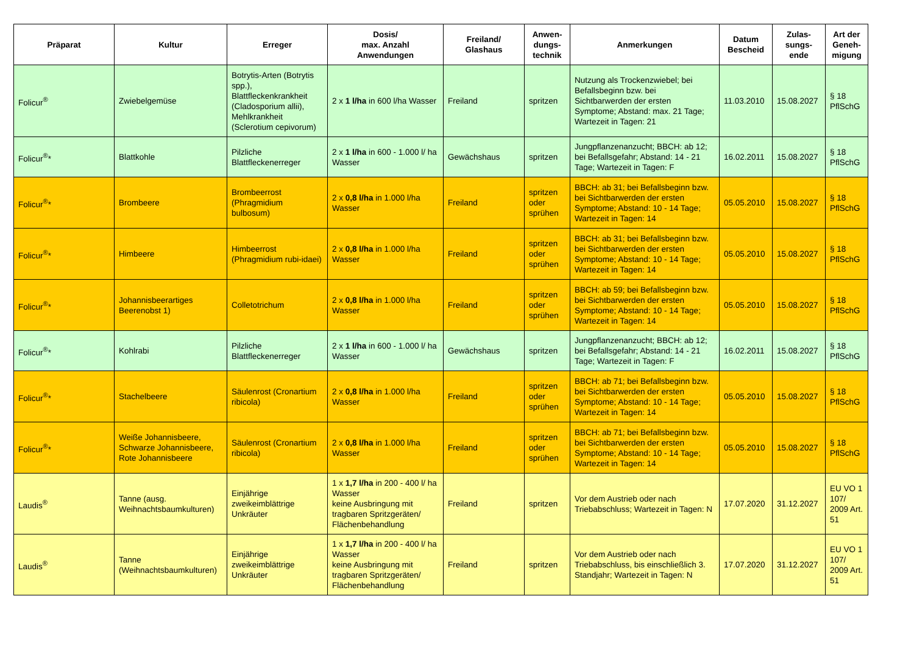| Präparat | Kultur | Erreger | Dosis/ max. Anzahl Anwendungen | Freiland/ Glashaus | Anwen- dungs- technik | Anmerkungen | Datum Bescheid | Zulas- sungs- ende | Art der Geneh- migung |
| --- | --- | --- | --- | --- | --- | --- | --- | --- | --- |
| Folicur<sup>®</sup> | Zwiebelgemüse | Botrytis-Arten (Botrytis spp.), Blattfleckenkrankheit (Cladosporium allii), Mehlkrankheit (Sclerotium cepivorum) | 2 x 1 l/ha in 600 l/ha Wasser | Freiland | spritzen | Nutzung als Trockenzwiebel; bei Befallsbeginn bzw. bei Sichtbarwerden der ersten Symptome; Abstand: max. 21 Tage; Wartezeit in Tagen: 21 | 11.03.2010 | 15.08.2027 | § 18 PflSchG |
| Folicur<sup>®</sup>* | Blattkohle | Pilzliche Blattfleckenerreger | 2 x 1 l/ha in 600 - 1.000 l/ ha Wasser | Gewächshaus | spritzen | Jungpflanzenanzucht; BBCH: ab 12; bei Befallsgefahr; Abstand: 14 - 21 Tage; Wartezeit in Tagen: F | 16.02.2011 | 15.08.2027 | § 18 PflSchG |
| Folicur<sup>®</sup>* | Brombeere | Brombeerrost (Phragmidium bulbosum) | 2 x 0,8 l/ha in 1.000 l/ha Wasser | Freiland | spritzen oder sprühen | BBCH: ab 31; bei Befallsbeginn bzw. bei Sichtbarwerden der ersten Symptome; Abstand: 10 - 14 Tage; Wartezeit in Tagen: 14 | 05.05.2010 | 15.08.2027 | § 18 PflSchG |
| Folicur<sup>®</sup>* | Himbeere | Himbeerrost (Phragmidium rubi-idaei) | 2 x 0,8 l/ha in 1.000 l/ha Wasser | Freiland | spritzen oder sprühen | BBCH: ab 31; bei Befallsbeginn bzw. bei Sichtbarwerden der ersten Symptome; Abstand: 10 - 14 Tage; Wartezeit in Tagen: 14 | 05.05.2010 | 15.08.2027 | § 18 PflSchG |
| Folicur<sup>®</sup>* | Johannisbeerartiges Beerenobst 1) | Colletotrichum | 2 x 0,8 l/ha in 1.000 l/ha Wasser | Freiland | spritzen oder sprühen | BBCH: ab 59; bei Befallsbeginn bzw. bei Sichtbarwerden der ersten Symptome; Abstand: 10 - 14 Tage; Wartezeit in Tagen: 14 | 05.05.2010 | 15.08.2027 | § 18 PflSchG |
| Folicur<sup>®</sup>* | Kohlrabi | Pilzliche Blattfleckenerreger | 2 x 1 l/ha in 600 - 1.000 l/ ha Wasser | Gewächshaus | spritzen | Jungpflanzenanzucht; BBCH: ab 12; bei Befallsgefahr; Abstand: 14 - 21 Tage; Wartezeit in Tagen: F | 16.02.2011 | 15.08.2027 | § 18 PflSchG |
| Folicur<sup>®</sup>* | Stachelbeere | Säulenrost (Cronartium ribicola) | 2 x 0,8 l/ha in 1.000 l/ha Wasser | Freiland | spritzen oder sprühen | BBCH: ab 71; bei Befallsbeginn bzw. bei Sichtbarwerden der ersten Symptome; Abstand: 10 - 14 Tage; Wartezeit in Tagen: 14 | 05.05.2010 | 15.08.2027 | § 18 PflSchG |
| Folicur<sup>®</sup>* | Weiße Johannisbeere, Schwarze Johannisbeere, Rote Johannisbeere | Säulenrost (Cronartium ribicola) | 2 x 0,8 l/ha in 1.000 l/ha Wasser | Freiland | spritzen oder sprühen | BBCH: ab 71; bei Befallsbeginn bzw. bei Sichtbarwerden der ersten Symptome; Abstand: 10 - 14 Tage; Wartezeit in Tagen: 14 | 05.05.2010 | 15.08.2027 | § 18 PflSchG |
| Laudis<sup>®</sup> | Tanne (ausg. Weihnachtsbaumkulturen) | Einjährige zweikeimblättrige Unkräuter | 1 x 1,7 l/ha in 200 - 400 l/ ha Wasser keine Ausbringung mit tragbaren Spritzgeräten/ Flächenbehandlung | Freiland | spritzen | Vor dem Austrieb oder nach Triebabschluss; Wartezeit in Tagen: N | 17.07.2020 | 31.12.2027 | EU VO 1 107/ 2009 Art. 51 |
| Laudis<sup>®</sup> | Tanne (Weihnachtsbaumkulturen) | Einjährige zweikeimblättrige Unkräuter | 1 x 1,7 l/ha in 200 - 400 l/ ha Wasser keine Ausbringung mit tragbaren Spritzgeräten/ Flächenbehandlung | Freiland | spritzen | Vor dem Austrieb oder nach Triebabschluss, bis einschließlich 3. Standjahr; Wartezeit in Tagen: N | 17.07.2020 | 31.12.2027 | EU VO 1 107/ 2009 Art. 51 |